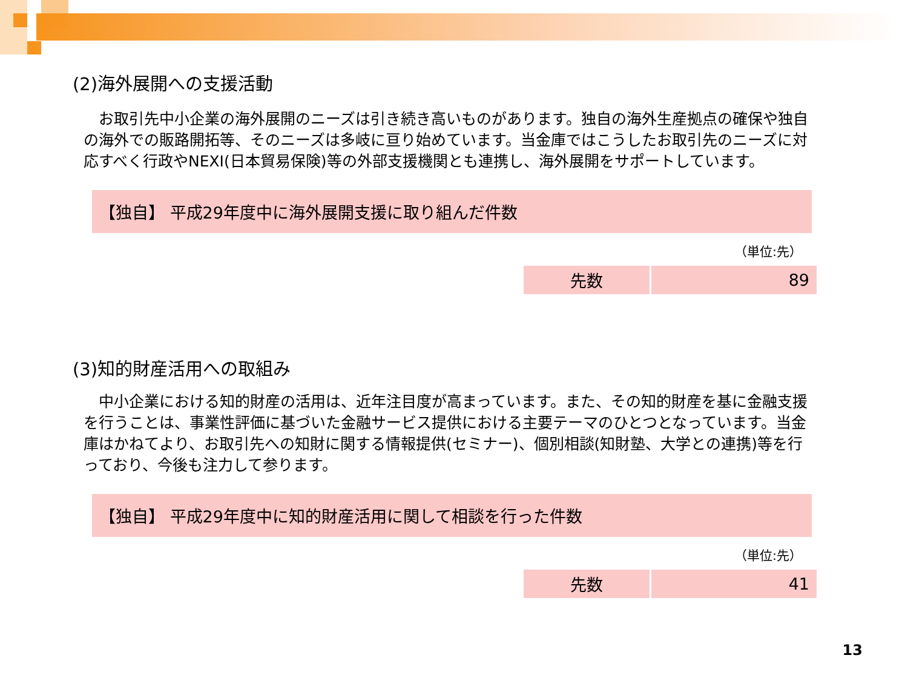(2)海外展開への支援活動
　お取引先中小企業の海外展開のニーズは引き続き高いものがあります。独自の海外生産拠点の確保や独自の海外での販路開拓等、そのニーズは多岐に亘り始めています。当金庫ではこうしたお取引先のニーズに対応すべく行政やNEXI(日本貿易保険)等の外部支援機関とも連携し、海外展開をサポートしています。
【独自】 平成29年度中に海外展開支援に取り組んだ件数
（単位:先）
| 先数 | 89 |
(3)知的財産活用への取組み
　中小企業における知的財産の活用は、近年注目度が高まっています。また、その知的財産を基に金融支援を行うことは、事業性評価に基づいた金融サービス提供における主要テーマのひとつとなっています。当金庫はかねてより、お取引先への知財に関する情報提供(セミナー)、個別相談(知財塾、大学との連携)等を行っており、今後も注力して参ります。
【独自】 平成29年度中に知的財産活用に関して相談を行った件数
（単位:先）
| 先数 | 41 |
13